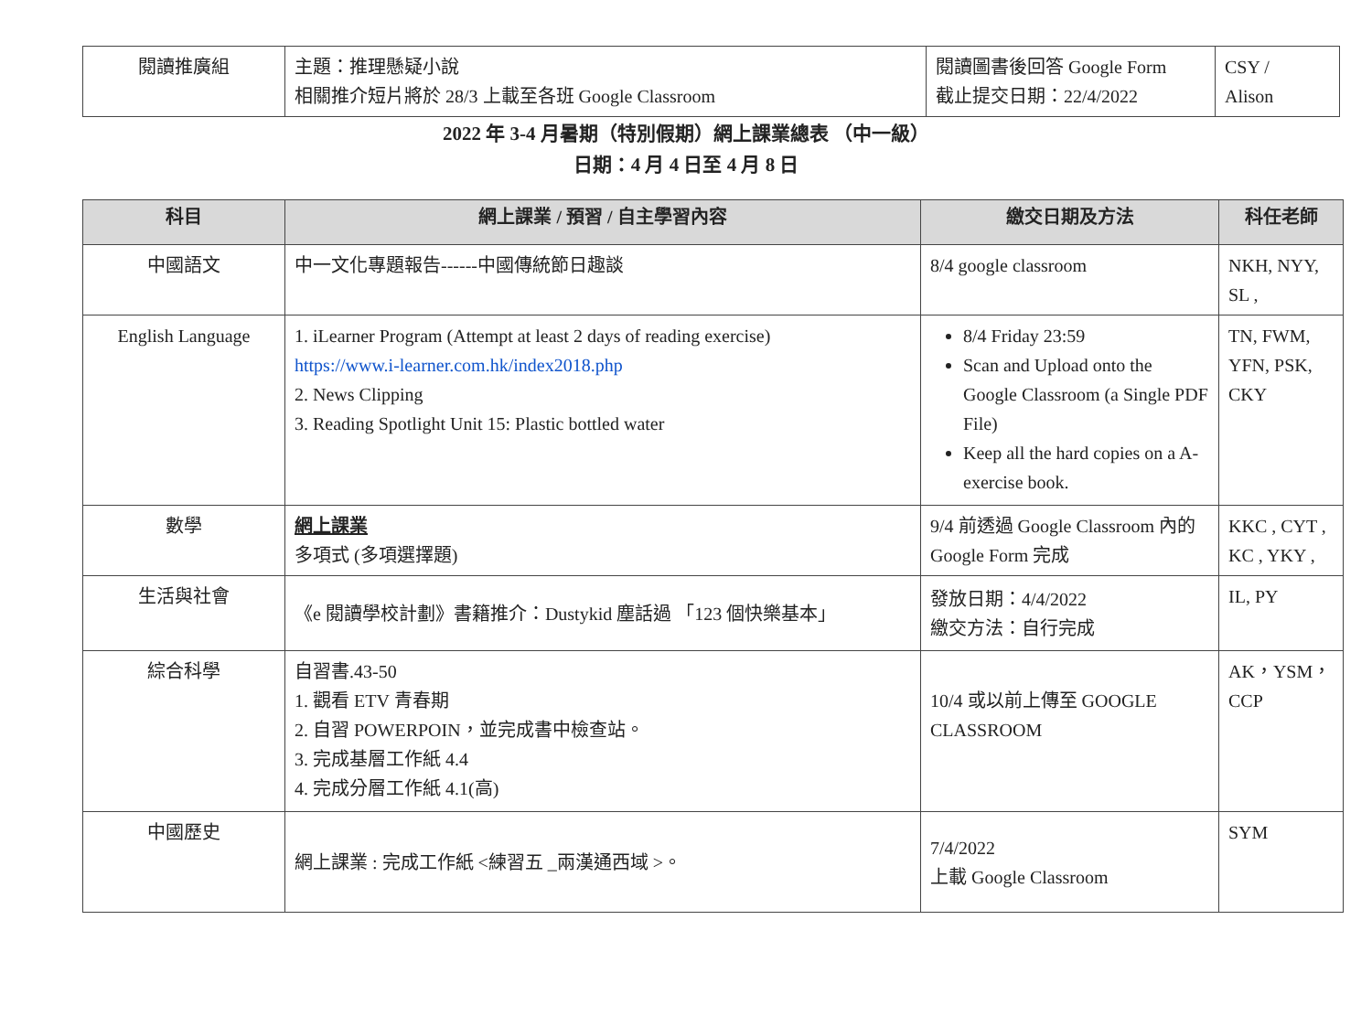| 閱讀推廣組 | 主題：推理懸疑小說 相關推介短片將於 28/3 上載至各班 Google Classroom | 閱讀圖書後回答 Google Form 截止提交日期：22/4/2022 | CSY / Alison |
2022 年 3-4 月暑期（特別假期）網上課業總表 （中一級）
日期：4 月 4 日至 4 月 8 日
| 科目 | 網上課業 / 預習 / 自主學習內容 | 繳交日期及方法 | 科任老師 |
| --- | --- | --- | --- |
| 中國語文 | 中一文化專題報告------中國傳統節日趣談 | 8/4 google classroom | NKH, NYY, SL , |
| English Language | 1. iLearner Program (Attempt at least 2 days of reading exercise) https://www.i-learner.com.hk/index2018.php 2. News Clipping 3. Reading Spotlight Unit 15: Plastic bottled water | 8/4 Friday 23:59 Scan and Upload onto the Google Classroom (a Single PDF File) Keep all the hard copies on a A-exercise book. | TN, FWM, YFN, PSK, CKY |
| 數學 | 網上課業 多項式 (多項選擇題) | 9/4 前透過 Google Classroom 內的 Google Form 完成 | KKC , CYT , KC , YKY , |
| 生活與社會 | 《e 閱讀學校計劃》書籍推介：Dustykid 塵話過 「123 個快樂基本」 | 發放日期：4/4/2022 繳交方法：自行完成 | IL, PY |
| 綜合科學 | 自習書.43-50 1. 觀看 ETV 青春期 2. 自習 POWERPOIN，並完成書中檢查站。 3. 完成基層工作紙 4.4 4. 完成分層工作紙 4.1(高) | 10/4 或以前上傳至 GOOGLE CLASSROOM | AK，YSM，CCP |
| 中國歷史 | 網上課業 : 完成工作紙 <練習五 _兩漢通西域 >。 | 7/4/2022 上載 Google Classroom | SYM |